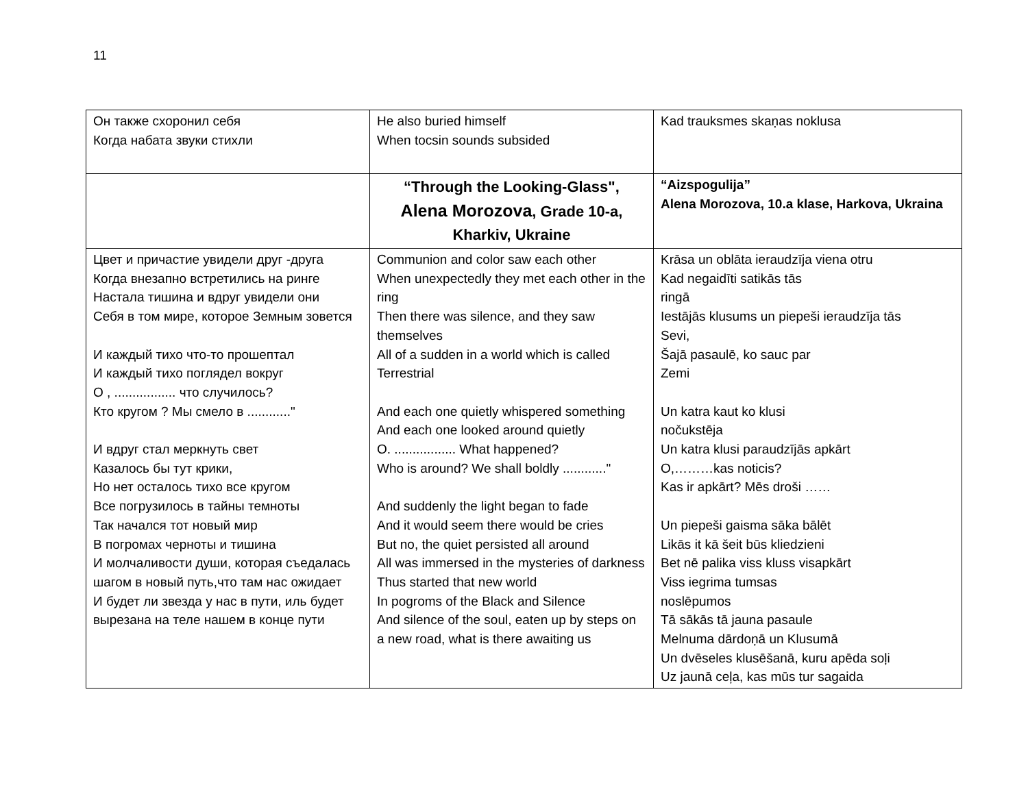11
| Он также схоронил себя Когда набата звуки стихли | He also buried himself When tocsin sounds subsided | Kad trauksmes skaņas noklusa |
| | “Through the Looking-Glass", Alena Morozova , Grade 10-a, Kharkiv, Ukraine | “Aizspogulija” Alena Morozova, 10.a klase, Harkova, Ukraina |
| Цвет и причастие увидели друг -друга Когда внезапно встретились на ринге Настала тишина и вдруг увидели они Себя в том мире, которое Земным зовется И каждый тихо что-то прошептал И каждый тихо поглядел вокруг О , ................. что случилось? Кто кругом ? Мы смело в ............" И вдруг стал меркнуть свет Казалось бы тут крики, Но нет осталось тихо все кругом Все погрузилось в тайны темноты Так начался тот новый мир В погромах черноты и тишина И молчаливости души, которая съедалась шагом в новый путь,что там нас ожидает И будет ли звезда у нас в пути, иль будет вырезана на теле нашем в конце пути | Communion and color saw each other When unexpectedly they met each other in the ring Then there was silence, and they saw themselves All of a sudden in a world which is called Terrestrial And each one quietly whispered something And each one looked around quietly O. ................. What happened? Who is around? We shall boldly ............" And suddenly the light began to fade And it would seem there would be cries But no, the quiet persisted all around All was immersed in the mysteries of darkness Thus started that new world In pogroms of the Black and Silence And silence of the soul, eaten up by steps on a new road, what is there awaiting us | Krāsa un oblāta ieraudzīja viena otru Kad negaidīti satikās tās ringā Iestājās klusums un piepeši ieraudzīja tās Sevi, Šajā pasaulē, ko sauc par Zemi Un katra kaut ko klusi nočukstēja Un katra klusi paraudzījās apkārt O,………kas noticis? Kas ir apkārt? Mēs droši …… Un piepeši gaisma sāka bālēt Likās it kā šeit būs kliedzieni Bet nē palika viss kluss visapkārt Viss iegrima tumsas noslēpumos Tā sākās tā jauna pasaule Melnuma dārdoņā un Klusumā Un dvēseles klusēšanā, kuru apēda soļi Uz jaunā ceļa, kas mūs tur sagaida |